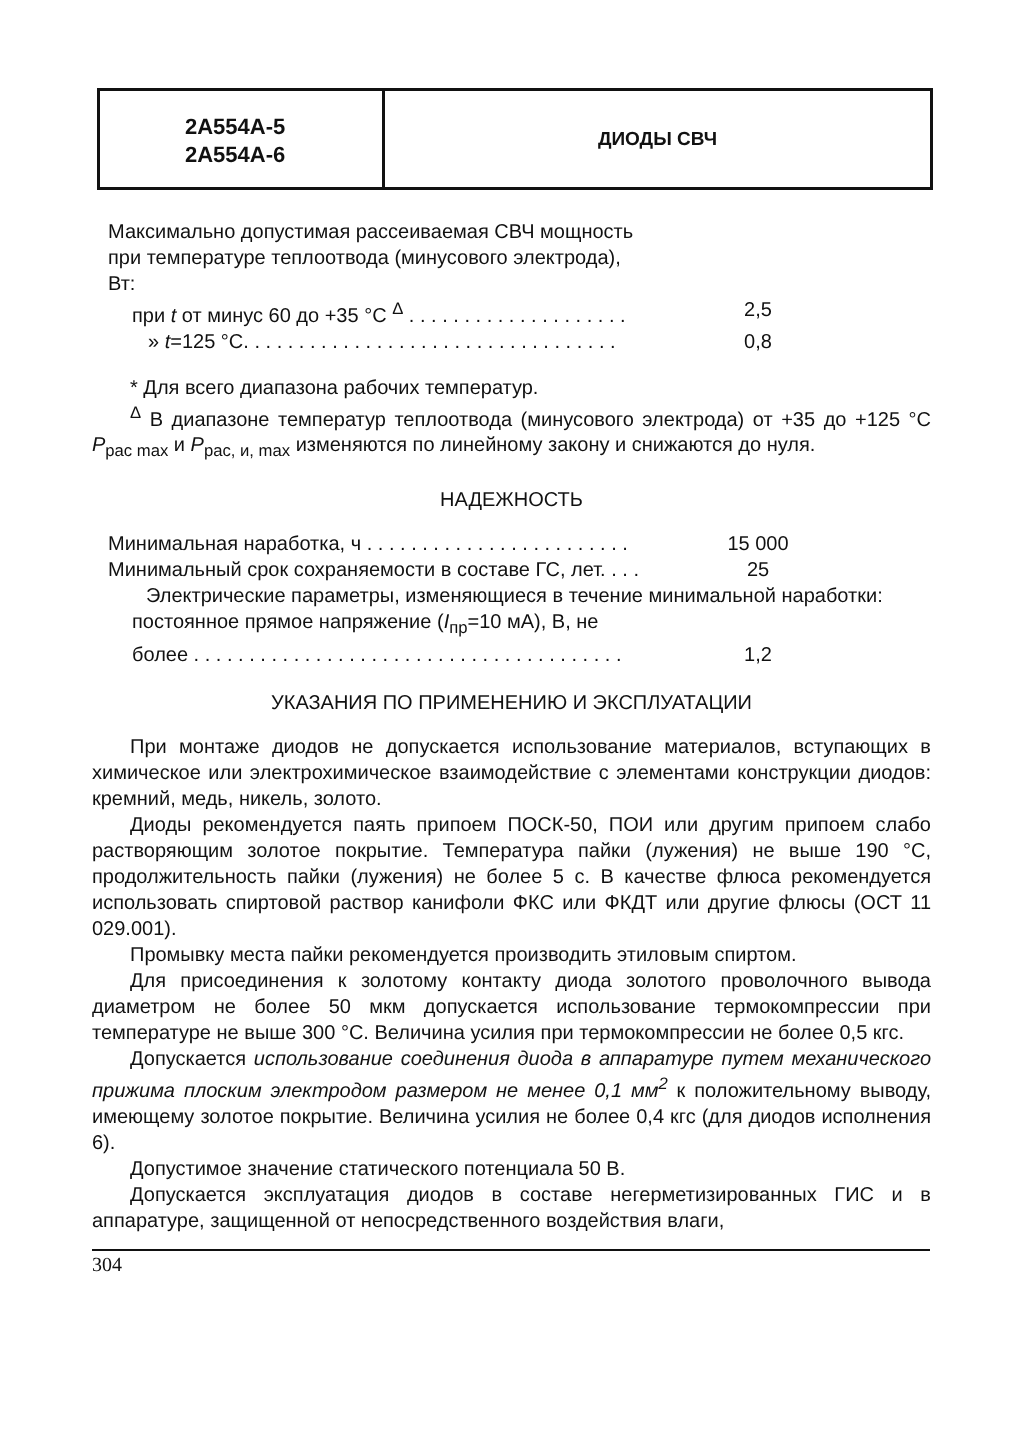2А554А-5
2А554А-6
ДИОДЫ СВЧ
Максимально допустимая рассеиваемая СВЧ мощность
при температуре теплоотвода (минусового электрода),
Вт:
при t от минус 60 до +35 °С <sup>Δ</sup> . . . . . . . . . . . . . . . . . . . .
2,5
» t=125 °С. . . . . . . . . . . . . . . . . . . . . . . . . . . . . . . . . .
0,8
* Для всего диапазона рабочих температур.
<sup>Δ</sup> В диапазоне температур теплоотвода (минусового электрода) от +35 до +125 °С P<sub>рас max</sub> и P<sub>рас, и, max</sub> изменяются по линейному закону и снижаются до нуля.
НАДЕЖНОСТЬ
Минимальная наработка, ч . . . . . . . . . . . . . . . . . . . . . . . .
15 000
Минимальный срок сохраняемости в составе ГС, лет. . . .
25
Электрические параметры, изменяющиеся в течение минимальной наработки:
постоянное прямое напряжение (I<sub>пр</sub>=10 мА), В, не
более . . . . . . . . . . . . . . . . . . . . . . . . . . . . . . . . . . . . . . .
1,2
УКАЗАНИЯ ПО ПРИМЕНЕНИЮ И ЭКСПЛУАТАЦИИ
При монтаже диодов не допускается использование материалов, вступающих в химическое или электрохимическое взаимодействие с элементами конструкции диодов: кремний, медь, никель, золото.
Диоды рекомендуется паять припоем ПОСК-50, ПОИ или другим припоем слабо растворяющим золотое покрытие. Температура пайки (лужения) не выше 190 °С, продолжительность пайки (лужения) не более 5 с. В качестве флюса рекомендуется использовать спиртовой раствор канифоли ФКС или ФКДТ или другие флюсы (ОСТ 11 029.001).
Промывку места пайки рекомендуется производить этиловым спиртом.
Для присоединения к золотому контакту диода золотого проволочного вывода диаметром не более 50 мкм допускается использование термокомпрессии при температуре не выше 300 °С. Величина усилия при термокомпрессии не более 0,5 кгс.
Допускается использование соединения диода в аппаратуре путем механического прижима плоским электродом размером не менее 0,1 мм<sup>2</sup> к положительному выводу, имеющему золотое покрытие. Величина усилия не более 0,4 кгс (для диодов исполнения 6).
Допустимое значение статического потенциала 50 В.
Допускается эксплуатация диодов в составе негерметизированных ГИС и в аппаратуре, защищенной от непосредственного воздействия влаги,
304